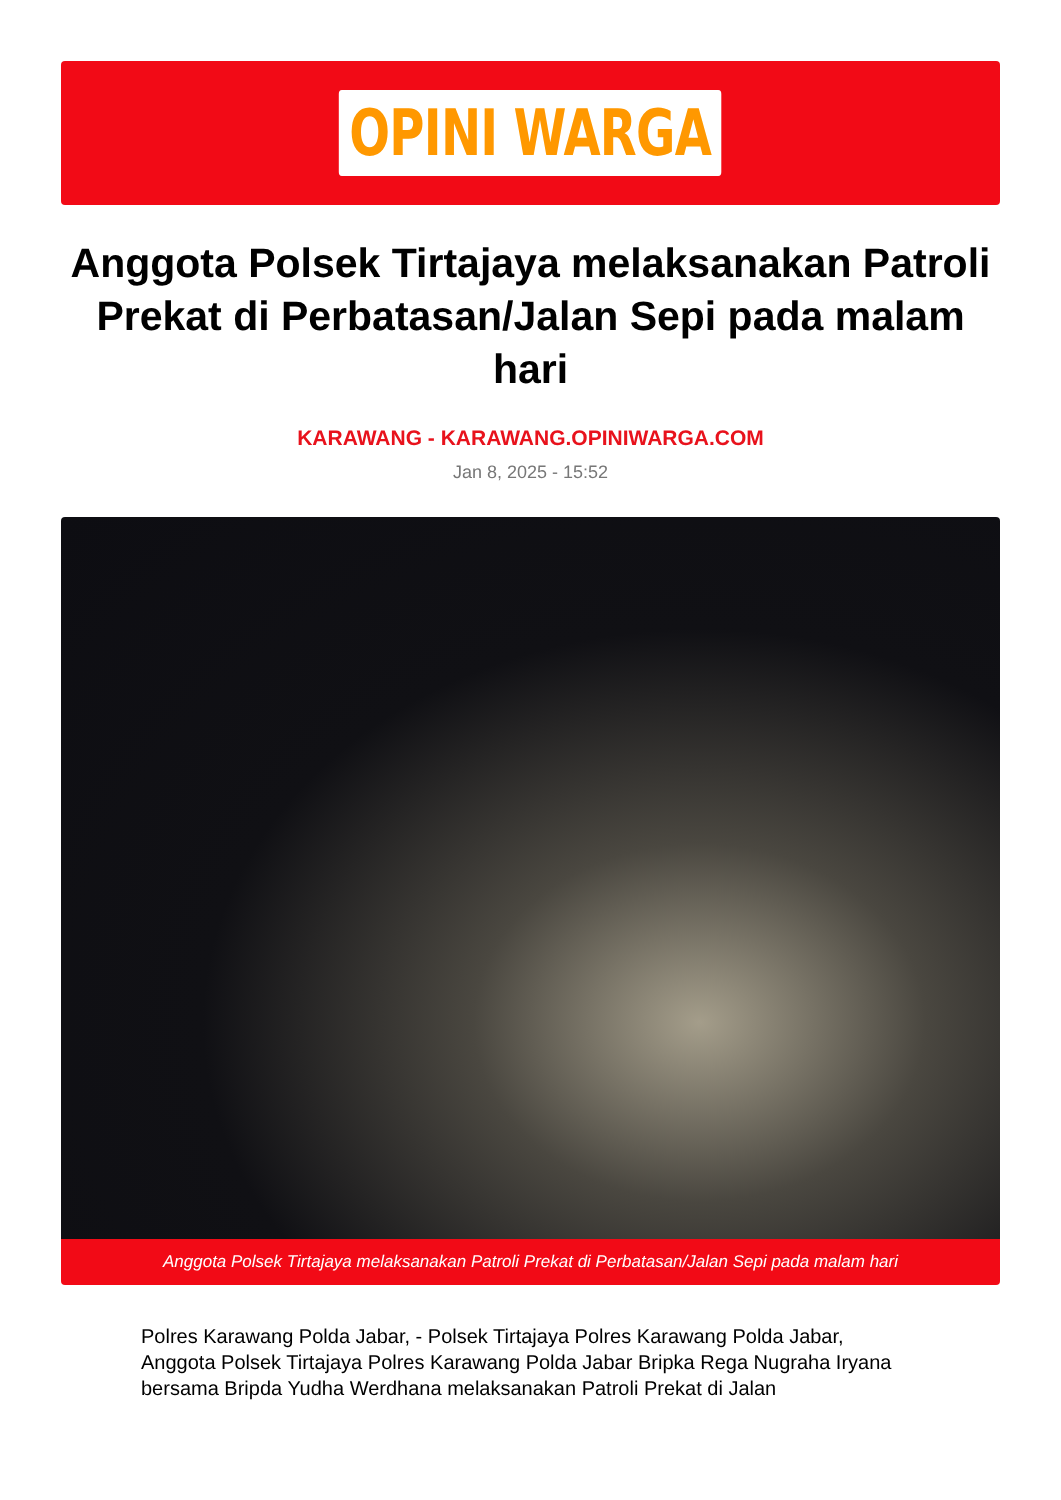OPINI WARGA
Anggota Polsek Tirtajaya melaksanakan Patroli Prekat di Perbatasan/Jalan Sepi pada malam hari
KARAWANG - KARAWANG.OPINIWARGA.COM
Jan 8, 2025 - 15:52
Anggota Polsek Tirtajaya melaksanakan Patroli Prekat di Perbatasan/Jalan Sepi pada malam hari
Polres Karawang Polda Jabar, - Polsek Tirtajaya Polres Karawang Polda Jabar, Anggota Polsek Tirtajaya Polres Karawang Polda Jabar Bripka Rega Nugraha Iryana bersama Bripda Yudha Werdhana melaksanakan Patroli Prekat di Jalan